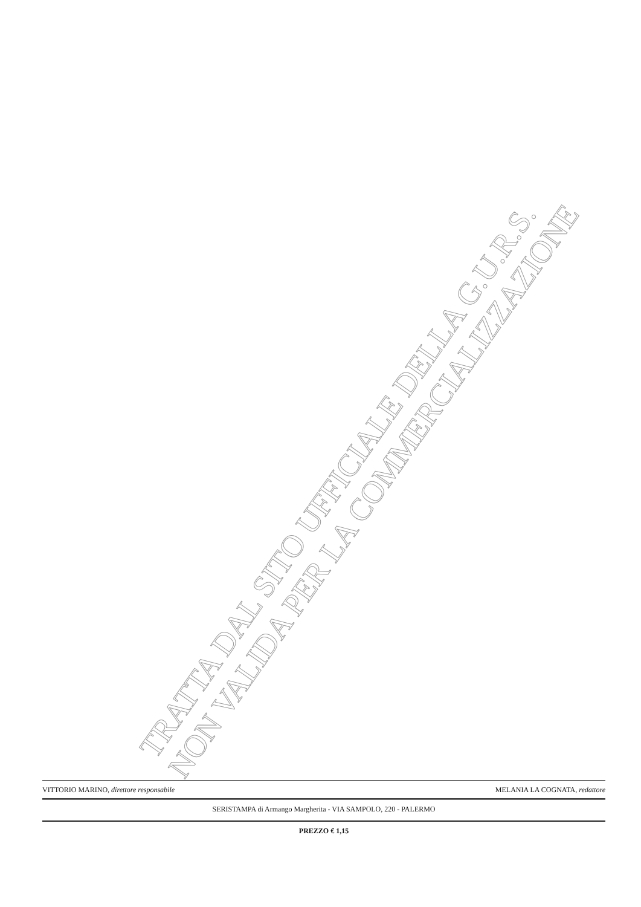TRATTA DAL SITO UFFICIALE DELLA G.U.R.S.
NON VALIDA PER LA COMMERCIALIZZAZIONE
VITTORIO MARINO, direttore responsabile MELANIA LA COGNATA, redattore
SERISTAMPA di Armango Margherita - VIA SAMPOLO, 220 - PALERMO
PREZZO € 1,15